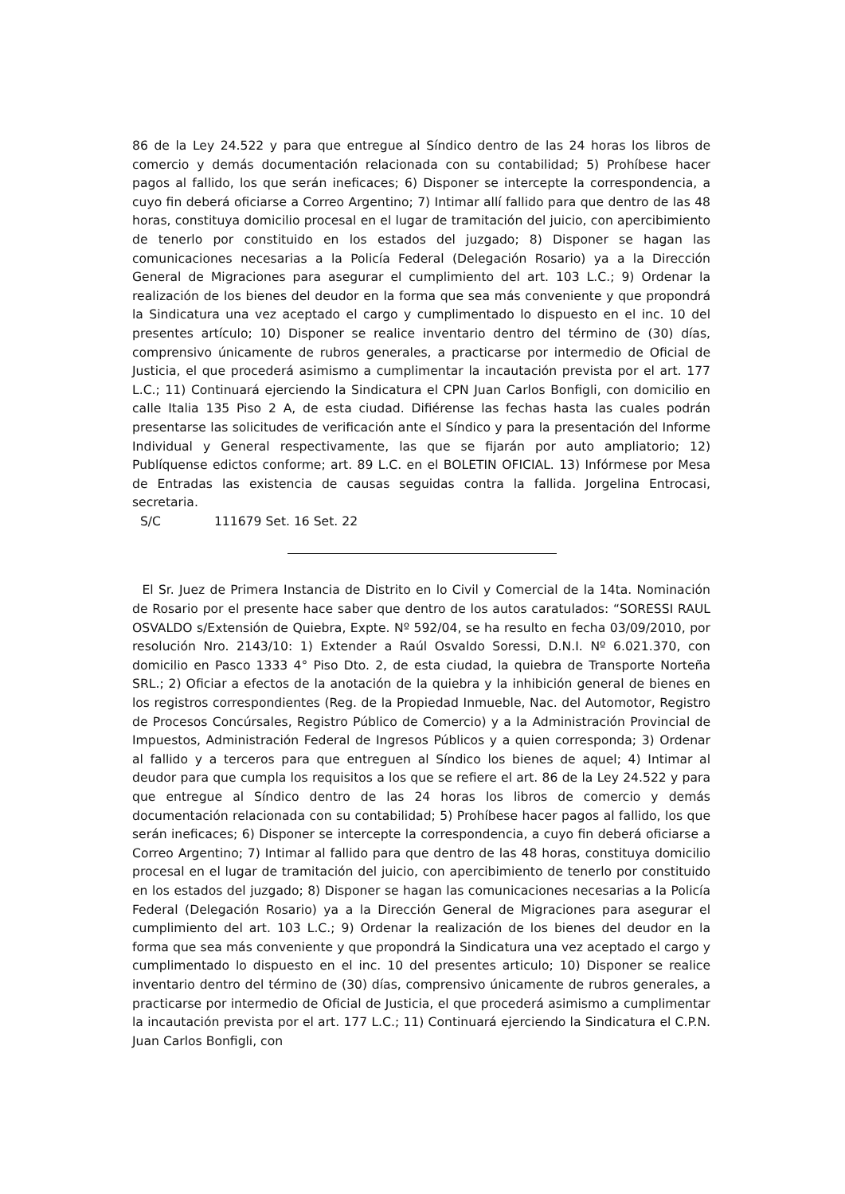86 de la Ley 24.522 y para que entregue al Síndico dentro de las 24 horas los libros de comercio y demás documentación relacionada con su contabilidad; 5) Prohíbese hacer pagos al fallido, los que serán ineficaces; 6) Disponer se intercepte la correspondencia, a cuyo fin deberá oficiarse a Correo Argentino; 7) Intimar allí fallido para que dentro de las 48 horas, constituya domicilio procesal en el lugar de tramitación del juicio, con apercibimiento de tenerlo por constituido en los estados del juzgado; 8) Disponer se hagan las comunicaciones necesarias a la Policía Federal (Delegación Rosario) ya a la Dirección General de Migraciones para asegurar el cumplimiento del art. 103 L.C.; 9) Ordenar la realización de los bienes del deudor en la forma que sea más conveniente y que propondrá la Sindicatura una vez aceptado el cargo y cumplimentado lo dispuesto en el inc. 10 del presentes artículo; 10) Disponer se realice inventario dentro del término de (30) días, comprensivo únicamente de rubros generales, a practicarse por intermedio de Oficial de Justicia, el que procederá asimismo a cumplimentar la incautación prevista por el art. 177 L.C.; 11) Continuará ejerciendo la Sindicatura el CPN Juan Carlos Bonfigli, con domicilio en calle Italia 135 Piso 2 A, de esta ciudad. Difiérense las fechas hasta las cuales podrán presentarse las solicitudes de verificación ante el Síndico y para la presentación del Informe Individual y General respectivamente, las que se fijarán por auto ampliatorio; 12) Publíquense edictos conforme; art. 89 L.C. en el BOLETIN OFICIAL. 13) Infórmese por Mesa de Entradas las existencia de causas seguidas contra la fallida. Jorgelina Entrocasi, secretaria.
S/C 111679 Set. 16 Set. 22
El Sr. Juez de Primera Instancia de Distrito en lo Civil y Comercial de la 14ta. Nominación de Rosario por el presente hace saber que dentro de los autos caratulados: “SORESSI RAUL OSVALDO s/Extensión de Quiebra, Expte. Nº 592/04, se ha resulto en fecha 03/09/2010, por resolución Nro. 2143/10: 1) Extender a Raúl Osvaldo Soressi, D.N.I. Nº 6.021.370, con domicilio en Pasco 1333 4° Piso Dto. 2, de esta ciudad, la quiebra de Transporte Norteña SRL.; 2) Oficiar a efectos de la anotación de la quiebra y la inhibición general de bienes en los registros correspondientes (Reg. de la Propiedad Inmueble, Nac. del Automotor, Registro de Procesos Concúrsales, Registro Público de Comercio) y a la Administración Provincial de Impuestos, Administración Federal de Ingresos Públicos y a quien corresponda; 3) Ordenar al fallido y a terceros para que entreguen al Síndico los bienes de aquel; 4) Intimar al deudor para que cumpla los requisitos a los que se refiere el art. 86 de la Ley 24.522 y para que entregue al Síndico dentro de las 24 horas los libros de comercio y demás documentación relacionada con su contabilidad; 5) Prohíbese hacer pagos al fallido, los que serán ineficaces; 6) Disponer se intercepte la correspondencia, a cuyo fin deberá oficiarse a Correo Argentino; 7) Intimar al fallido para que dentro de las 48 horas, constituya domicilio procesal en el lugar de tramitación del juicio, con apercibimiento de tenerlo por constituido en los estados del juzgado; 8) Disponer se hagan las comunicaciones necesarias a la Policía Federal (Delegación Rosario) ya a la Dirección General de Migraciones para asegurar el cumplimiento del art. 103 L.C.; 9) Ordenar la realización de los bienes del deudor en la forma que sea más conveniente y que propondrá la Sindicatura una vez aceptado el cargo y cumplimentado lo dispuesto en el inc. 10 del presentes articulo; 10) Disponer se realice inventario dentro del término de (30) días, comprensivo únicamente de rubros generales, a practicarse por intermedio de Oficial de Justicia, el que procederá asimismo a cumplimentar la incautación prevista por el art. 177 L.C.; 11) Continuará ejerciendo la Sindicatura el C.P.N. Juan Carlos Bonfigli, con